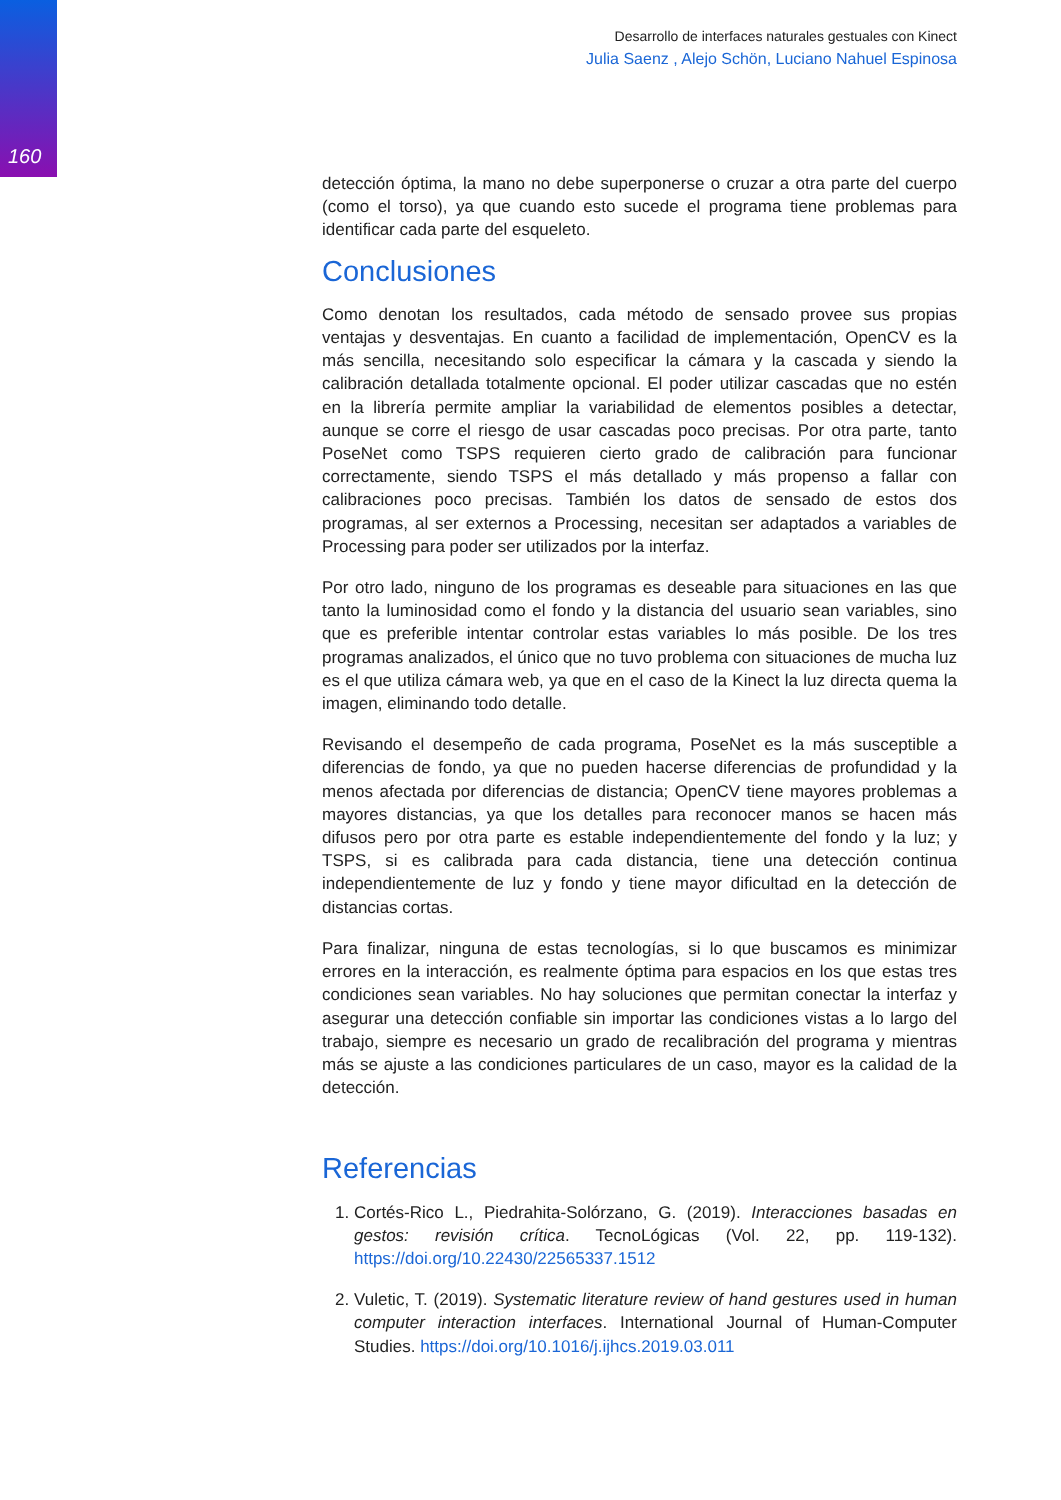160
Desarrollo de interfaces naturales gestuales con Kinect
Julia Saenz , Alejo Schön, Luciano Nahuel Espinosa
detección óptima, la mano no debe superponerse o cruzar a otra parte del cuerpo (como el torso), ya que cuando esto sucede el programa tiene problemas para identificar cada parte del esqueleto.
Conclusiones
Como denotan los resultados, cada método de sensado provee sus propias ventajas y desventajas. En cuanto a facilidad de implementación, OpenCV es la más sencilla, necesitando solo especificar la cámara y la cascada y siendo la calibración detallada totalmente opcional. El poder utilizar cascadas que no estén en la librería permite ampliar la variabilidad de elementos posibles a detectar, aunque se corre el riesgo de usar cascadas poco precisas. Por otra parte, tanto PoseNet como TSPS requieren cierto grado de calibración para funcionar correctamente, siendo TSPS el más detallado y más propenso a fallar con calibraciones poco precisas. También los datos de sensado de estos dos programas, al ser externos a Processing, necesitan ser adaptados a variables de Processing para poder ser utilizados por la interfaz.
Por otro lado, ninguno de los programas es deseable para situaciones en las que tanto la luminosidad como el fondo y la distancia del usuario sean variables, sino que es preferible intentar controlar estas variables lo más posible. De los tres programas analizados, el único que no tuvo problema con situaciones de mucha luz es el que utiliza cámara web, ya que en el caso de la Kinect la luz directa quema la imagen, eliminando todo detalle.
Revisando el desempeño de cada programa, PoseNet es la más susceptible a diferencias de fondo, ya que no pueden hacerse diferencias de profundidad y la menos afectada por diferencias de distancia; OpenCV tiene mayores problemas a mayores distancias, ya que los detalles para reconocer manos se hacen más difusos pero por otra parte es estable independientemente del fondo y la luz; y TSPS, si es calibrada para cada distancia, tiene una detección continua independientemente de luz y fondo y tiene mayor dificultad en la detección de distancias cortas.
Para finalizar, ninguna de estas tecnologías, si lo que buscamos es minimizar errores en la interacción, es realmente óptima para espacios en los que estas tres condiciones sean variables. No hay soluciones que permitan conectar la interfaz y asegurar una detección confiable sin importar las condiciones vistas a lo largo del trabajo, siempre es necesario un grado de recalibración del programa y mientras más se ajuste a las condiciones particulares de un caso, mayor es la calidad de la detección.
Referencias
1. Cortés-Rico L., Piedrahita-Solórzano, G. (2019). Interacciones basadas en gestos: revisión crítica. TecnoLógicas (Vol. 22, pp. 119-132). https://doi.org/10.22430/22565337.1512
2. Vuletic, T. (2019). Systematic literature review of hand gestures used in human computer interaction interfaces. International Journal of Human-Computer Studies. https://doi.org/10.1016/j.ijhcs.2019.03.011